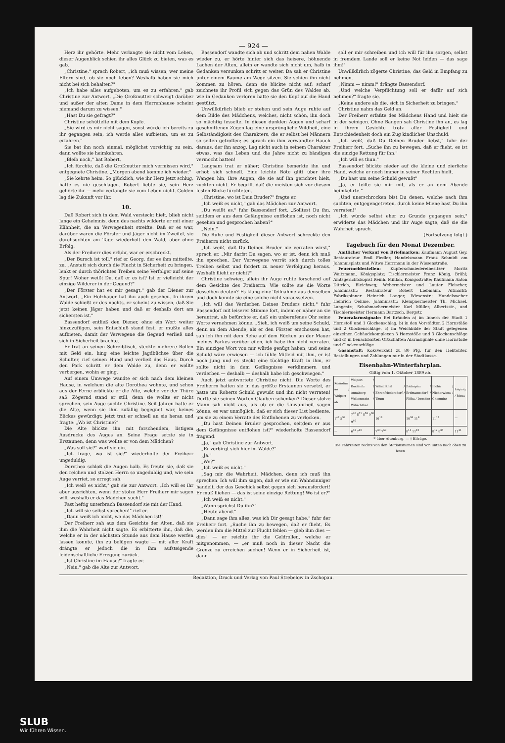— 924 —
Herz ihr gehörte. Mehr verlangte sie nicht vom Leben, dieser Augenblick schien ihr alles Glück zu bieten, was es gab.
„Christine," sprach Robert, „ich muß wissen, wer meine Eltern sind, ob sie noch leben? Weshalb haben sie mich nicht bei sich behalten?"
„Ich habe alles aufgeboten, um es zu erfahren," gab Christine zur Antwort. „Die Großmutter schweigt darüber und außer der alten Dame in dem Herrenhause scheint niemand darum zu wissen."
„Hast Du sie gefragt?"
Christine schüttelte mit dem Kopfe.
„Sie wird es mir nicht sagen, sonst würde ich bereits zu ihr gegangen sein; ich werde alles aufbieten, um es zu erfahren."
Sie bat ihn noch einmal, möglichst vorsichtig zu sein, dann wollte sie heimkehren.
„Bleib noch," bat Robert.
„Ich fürchte, daß die Großmutter mich vermissen wird," entgegnete Christine. „Morgen abend komme ich wieder."
„Sie kehrte heim. So glücklich, wie ihr Herz jetzt schlug, hatte es nie geschlagen. Robert liebte sie, sein Herz gehörte ihr — mehr verlangte sie vom Leben nicht. Golden lag die Zukunft vor ihr.
10.
Daß Robert sich in dem Wald versteckt hielt, blieb nicht lange ein Geheimnis, denn des nachts wilderte er mit einer Kühnheit, die an Verwegenheit streifte. Daß er es war, darüber waren die Förster und Jäger nicht im Zweifel, sie durchsuchten am Tage wiederholt den Wald, aber ohne Erfolg.
Als der Freiherr dies erfuhr, war er erschreckt.
„Der Bursch ist toll," rief er Georg, der es ihm mitteilte, zu. „Anstatt sich durch die Flucht in Sicherheit zu bringen, lenkt er durch thörichtes Treiben seine Verfolger auf seine Spur! Woher weißt Du, daß er es ist? Ist er vielleicht der einzige Wilderer in der Gegend?"
„Der Förster hat es mir gesagt," gab der Diener zur Antwort. „Ein Holzhauer hat ihn auch gesehen. In ihrem Walde schießt er des nachts, er scheint zu wissen, daß Sie jetzt keinen Jäger haben und daß er deshalb dort am sichersten ist."
Bassendorf entließ den Diener, ohne ein Wort weiter hinzuzufügen, sein Entschluß stand fest, er mußte alles aufbieten, damit der Verwegene die Gegend verließ und sich in Sicherheit brachte.
Er trat an seinen Schreibtisch, steckte mehrere Rollen mit Geld ein, hing eine leichte Jagdbüchse über die Schulter, rief seinen Hund und verließ das Haus. Durch den Park schritt er dem Walde zu, denn er wollte verbergen, wohin er ging.
Auf einem Umwege wandte er sich nach dem kleinen Hause, in welchem die alte Dorothea wohnte, und schon aus der Ferne erblickte er die Alte, welche vor der Thüre saß. Zögernd stand er still, denn sie wollte er nicht sprechen, sein Auge suchte Christine. Seit Jahren hatte er die Alte, wenn sie ihm zufällig begegnet war, keines Blickes gewürdigt; jetzt trat er schnell an sie heran und fragte: „Wo ist Christine?"
Die Alte blickte ihn mit forschendem, listigem Ausdrucke des Auges an. Seine Frage setzte sie in Erstaunen, denn was wollte er von dem Mädchen?
„Was soll sie?" warf sie ein.
„Ich frage, wo ist sie?" wiederholte der Freiherr ungeduldig.
Dorothea schloß die Augen halb. Es freute sie, daß sie den reichen und stolzen Herrn so ungeduldig und, wie sein Auge verriet, so erregt sah.
„Ich weiß es nicht," gab sie zur Antwort. „Ich will es ihr aber ausrichten, wenn der stolze Herr Freiherr mir sagen will, weshalb er das Mädchen sucht."
Fast heftig unterbrach Bassendorf sie mit der Hand.
„Ich will sie selbst sprechen!" rief er.
„Dann weiß ich nicht, wo das Mädchen ist!"
Der Freiherr sah aus dem Gesichte der Alten, daß sie ihm die Wahrheit nicht sagte. Es erbitterte ihn, daß die, welche er in der nächsten Stunde aus dem Hause werfen lassen konnte, ihn zu belügen wagte — mit aller Kraft drängte er jedoch die in ihm aufsteigende leidenschaftliche Erregung zurück.
„Ist Christine im Hause?" fragte er.
„Nein," gab die Alte zur Antwort.
Bassendorf wandte sich ab und schritt dem nahen Walde wieder zu, er hörte hinter sich das heisere, höhnende Lachen der Alten, allein er wandte sich nicht um, halb in Gedanken versunken schritt er weiter. Da sah er Christine unter einem Baume am Wege sitzen. Sie schien ihn nicht kommen zu hören, denn sie blickte nicht auf; scharf zeichnete ihr Profil sich gegen das Grün des Waldes ab, wie in Gedanken verloren hatte sie den Kopf auf die Hand gestützt.
Unwillkürlich blieb er stehen und sein Auge ruhte auf dem Bilde des Mädchens, welches, nicht schön, ihn doch so mächtig fesselte. In diesen dunklen Augen und scharf geschnittenen Zügen lag eine ursprüngliche Wildheit, eine Selbständigkeit des Charakters, die er selbst bei Männern so selten getroffen; es sprach ein ihm verwandter Hauch daraus, der ihn anzog. Lag nicht auch in seinem Charakter etwas, was das Leben und die Jahre nicht zu bändigen vermocht hatten!
Langsam trat er näher; Christine bemerkte ihn und erhob sich schnell. Eine leichte Röte glitt über ihre Wangen hin, ihre Augen, die sie auf ihn gerichtet hielt, zuckten nicht. Er begriff, daß die meisten sich vor diesem festen Blicke fürchteten.
„Christine, wo ist Dein Bruder?" fragte er.
„Ich weiß es nicht," gab das Mädchen zur Antwort.
„Du weißt es," fuhr Bassendorf fort. „Solltest Du ihn, seitdem er aus dem Gefängnisse entflohen ist, noch nicht gesehen und gesprochen haben?"
„Nein."
Die Ruhe und Festigkeit dieser Antwort schreckte den Freiherrn nicht zurück.
„Ich weiß, daß Du Deinen Bruder nie verraten wirst," sprach er. „Mir darfst Du sagen, wo er ist, denn ich muß ihn sprechen. Der Verwegene verrät sich durch tolles Treiben selbst und fordert zu neuer Verfolgung heraus. Weshalb flieht er nicht?"
Christine schwieg, allein ihr Auge ruhte forschend auf dem Gesichte des Freiherrn. Wie sollte sie die Worte desselben deuten? Es klang eine Teilnahme aus denselben und doch konnte sie eine solche nicht voraussetzen.
„Ich will das Verderben Deines Bruders nicht," fuhr Bassendorf mit leiserer Stimme fort, indem er näher an sie herantrat, als befürchte er, daß ein unberufenes Ohr seine Worte vernehmen könne. „Sieh, ich weiß um seine Schuld, denn an dem Abende, als er den Förster erschossen hat, sah ich ihn mit dem Rehe auf dem Rücken an der Mauer meines Parkes vorüber eilen, ich habe ihn nicht verraten. Ein einziges Wort von mir würde genügt haben, und seine Schuld wäre erwiesen — ich fühle Mitleid mit ihm, er ist noch jung und es steckt eine tüchtige Kraft in ihm, er sollte nicht in dem Gefängnisse verkümmern und verderben — deshalb — deshalb habe ich geschwiegen."
Auch jetzt antwortete Christine nicht. Die Worte des Freiherrn hatten sie in das größte Erstaunen versetzt, er hatte um Roberts Schuld gewußt und ihn nicht verraten! Durfte sie seinen Worten Glauben schenken? Dieser stolze Mann sah nicht aus, als ob er die Unwahrheit sagen könne, es war unmöglich, daß er sich dieser List bediente, um sie zu einem Verrate des Entflohenen zu verlocken.
„Du hast Deinen Bruder gesprochen, seitdem er aus dem Gefängnisse entflohen ist?" wiederholte Bassendorf fragend.
„Ja," gab Christine zur Antwort.
„Er verbirgt sich hier im Walde?"
„Ja."
„Wo?"
„Ich weiß es nicht."
„Sag mir die Wahrheit, Mädchen, denn ich muß ihn sprechen. Ich will ihm sagen, daß er wie ein Wahnsinniger handelt, der das Geschick selbst gegen sich herausfordert! Er muß fliehen — das ist seine einzige Rettung! Wo ist er?"
„Ich weiß es nicht."
„Wann sprichst Du ihn?"
„Heute abend."
„Dann sage ihm alles, was ich Dir gesagt habe," fuhr der Freiherr fort. „Suche ihn zu bewegen, daß er flieht. Es werden ihm die Mittel zur Flucht fehlen — gieb ihm dies — dies" — er reichte ihr die Geldrollen, welche er mitgenommen, — „er muß noch in dieser Nacht die Grenze zu erreichen suchen! Wenn er in Sicherheit ist, dann
soll er mir schreiben und ich will für ihn sorgen, selbst in fremdem Lande soll er keine Not leiden — das sage ihm!"
Unwillkürlich zögerte Christine, das Geld in Empfang zu nehmen.
„Nimm — nimm!" drängte Bassendorf.
„Und welche Verpflichtung soll er dafür auf sich nehmen?" fragte sie.
„Keine andere als die, sich in Sicherheit zu bringen."
Christine nahm das Geld an.
Der Freiherr erfaßte des Mädchens Hand und hielt sie in der seinigen. Ohne Bangen sah Christine ihn an, es lag in ihrem Gesichte trotz aller Festigkeit und Entschiedenheit doch ein Zug kindlicher Unschuld.
„Ich weiß, daß Du Deinen Bruder liebst," fuhr der Freiherr fort. „Suche ihn zu bewegen, daß er flieht, es ist die einzige Rettung für ihn."
„Ich will es thun."
Bassendorf blickte nieder auf die kleine und zierliche Hand, welche er noch immer in seiner Rechten hielt.
„Du hast um seine Schuld gewußt"
„Ja, er teilte sie mir mit, als er an dem Abende heimkehrte."
„Und unerschrocken bist Du denen, welche nach ihm suchten, entgegengetreten, durch keine Miene hast Du ihn verraten!"
„Ich würde selbst eher zu Grunde gegangen sein," erwiderte das Mädchen und ihr Auge sagte, daß sie die Wahrheit sprach.
(Fortsetzung folgt.)
Tagebuch für den Monat Dezember.
Amtlicher Verkauf von Briefmarken: Kaufmann August Gey, Restaurateur Emil Fiedler, Handelsmann Franz Schmidt am Johannisplatz und Witwe Herrmann in der Wiesenstraße.
Feuermeldestellen: Kupferschmiedereibesitzer Moritz Waitzmann, Königsplatz; Tischlermeister Franz König, Brühl; Amtsgerichtskopist Reinh. Mihlan, Königsstraße; Kaufmann Anton Dittrich, Bleichweg; Webermeister und Lauter Fleischer, Johannisstr.; Restaurateur Robert Liebmann, Altmarkt; Fabrikspinner Heinrich Langer, Wiesenstr.; Handelsweber Heinrich Oehme, Johannisstr.; Klempnermeister Th. Michael, Langestr.; Schuhmachermeister Karl Müller, Albertsstr., und Tischlermeister Hermann Bartzsch, Bergstr.
Feueralarmsignale: Bei Bränden a) im Innern der Stadt 1 Hornstoß und 1 Glockenschlag, b) in den Vorstädten 2 Hornstöße und 2 Glockenschläge, c) im Weichbilde der Stadt gelegenen einzelnen Gebäudekomplexen 3 Hornstöße und 3 Glockenschläge und d) in benachbarten Ortschaften Alarmsignale ohne Hornstöße und Glockenschläge.
Gasanstalt: Koksverkauf zu 80 Pfg. für den Hektoliter, Bestellungen und Zahlungen nur in der Stadtkasse.
Eisenbahn-Winterfahrplan.
Giltig vom 1. Oktober 1889 ab.
| Komotau an / Weipert ab | Weipert / Buchholz / Annaberg / Wolkenstein / Wilischthal | Wilischthal / Ehrenfriedersdorf / Thum | Zschopau / Erdmannsdorf / Flöha / Dresden | Flöha / Niederwiesa / Chemnitz | Leipzig / Riesa |
| 1<sup>47</sup> 5<sup>58</sup> | 7<sup>40</sup> 8<sup>51</sup> 8<sup>58</sup> 9<sup>30</sup> 9<sup>46</sup> | 10<sup>13</sup> | 10<sup>34</sup> 11<sup>8</sup> | 11<sup>17</sup> | — |
| — | 6<sup>48</sup> 7<sup>10</sup> | 7<sup>30</sup> 7<sup>58</sup> | 8<sup>14</sup> 11<sup>10</sup> | 8<sup>12</sup> 8<sup>35</sup> | 11<sup>41</sup> |
* über Altenburg. — † Eilzüge.
Die Fahrzeiten rechts von den Stationsnamen sind von unten nach oben zu lesen
Redaktion, Druck und Verlag von Paul Strebelow in Zschopau.
SLUB
Wir führen Wissen.